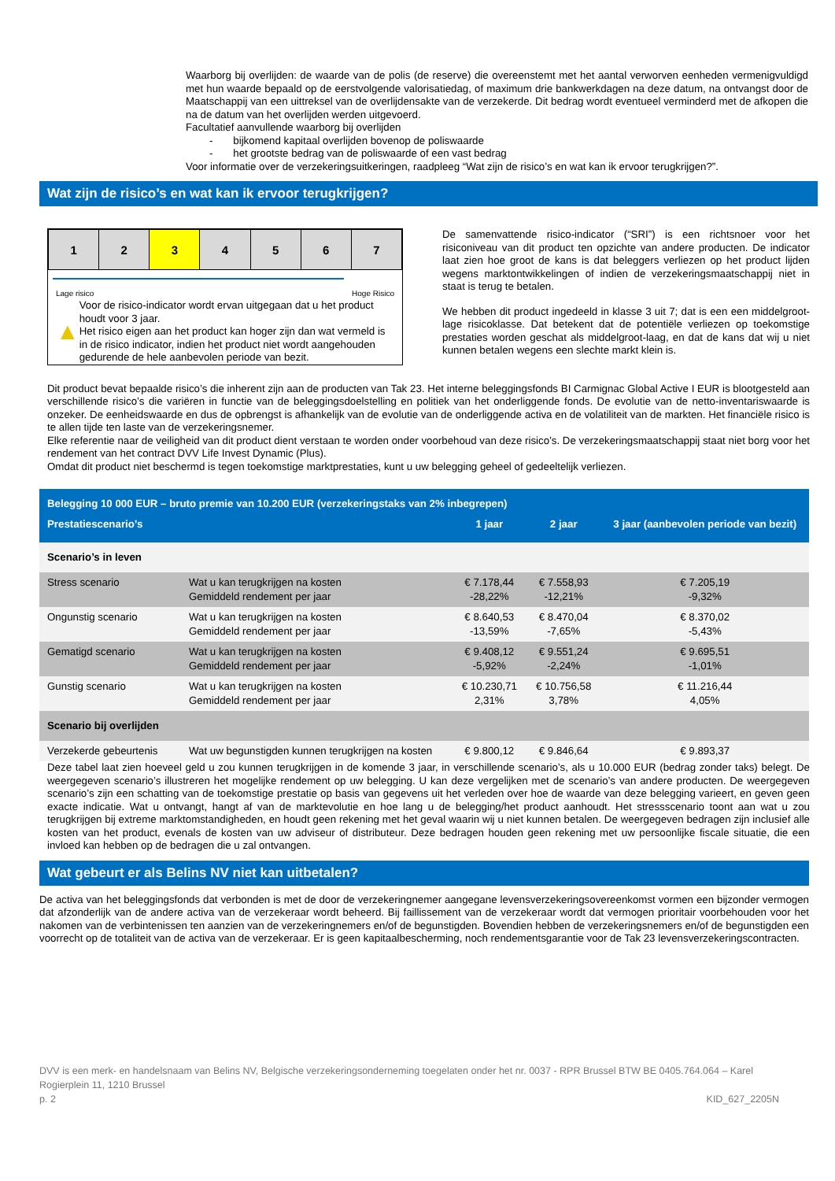Waarborg bij overlijden: de waarde van de polis (de reserve) die overeenstemt met het aantal verworven eenheden vermenigvuldigd met hun waarde bepaald op de eerstvolgende valorisatiedag, of maximum drie bankwerkdagen na deze datum, na ontvangst door de Maatschappij van een uittreksel van de overlijdensakte van de verzekerde. Dit bedrag wordt eventueel verminderd met de afkopen die na de datum van het overlijden werden uitgevoerd.
Facultatief aanvullende waarborg bij overlijden
- bijkomend kapitaal overlijden bovenop de poliswaarde
- het grootste bedrag van de poliswaarde of een vast bedrag
Voor informatie over de verzekeringsuitkeringen, raadpleeg “Wat zijn de risico’s en wat kan ik ervoor terugkrijgen?”.
Wat zijn de risico’s en wat kan ik ervoor terugkrijgen?
| 1 | 2 | 3 | 4 | 5 | 6 | 7 |
Lage risico Hoge Risico
▲
Voor de risico-indicator wordt ervan uitgegaan dat u het product houdt voor 3 jaar.
Het risico eigen aan het product kan hoger zijn dan wat vermeld is in de risico indicator, indien het product niet wordt aangehouden gedurende de hele aanbevolen periode van bezit.
De samenvattende risico-indicator (“SRI”) is een richtsnoer voor het risiconiveau van dit product ten opzichte van andere producten. De indicator laat zien hoe groot de kans is dat beleggers verliezen op het product lijden wegens marktontwikkelingen of indien de verzekeringsmaatschappij niet in staat is terug te betalen.
We hebben dit product ingedeeld in klasse 3 uit 7; dat is een een middelgroot-lage risicoklasse. Dat betekent dat de potentiële verliezen op toekomstige prestaties worden geschat als middelgroot-laag, en dat de kans dat wij u niet kunnen betalen wegens een slechte markt klein is.
Dit product bevat bepaalde risico’s die inherent zijn aan de producten van Tak 23. Het interne beleggingsfonds BI Carmignac Global Active I EUR is blootgesteld aan verschillende risico’s die variëren in functie van de beleggingsdoelstelling en politiek van het onderliggende fonds. De evolutie van de netto-inventariswaarde is onzeker. De eenheidswaarde en dus de opbrengst is afhankelijk van de evolutie van de onderliggende activa en de volatiliteit van de markten. Het financiële risico is te allen tijde ten laste van de verzekeringsnemer.
Elke referentie naar de veiligheid van dit product dient verstaan te worden onder voorbehoud van deze risico’s. De verzekeringsmaatschappij staat niet borg voor het rendement van het contract DVV Life Invest Dynamic (Plus).
Omdat dit product niet beschermd is tegen toekomstige marktprestaties, kunt u uw belegging geheel of gedeeltelijk verliezen.
| Belegging 10 000 EUR – bruto premie van 10.200 EUR (verzekeringstaks van 2% inbegrepen) | | | | |
| --- | --- | --- | --- | --- |
| Prestatiescenario’s | | 1 jaar | 2 jaar | 3 jaar (aanbevolen periode van bezit) |
| Scenario’s in leven | | | | |
| Stress scenario | Wat u kan terugkrijgen na kosten Gemiddeld rendement per jaar | € 7.178,44 -28,22% | € 7.558,93 -12,21% | € 7.205,19 -9,32% |
| Ongunstig scenario | Wat u kan terugkrijgen na kosten Gemiddeld rendement per jaar | € 8.640,53 -13,59% | € 8.470,04 -7,65% | € 8.370,02 -5,43% |
| Gematigd scenario | Wat u kan terugkrijgen na kosten Gemiddeld rendement per jaar | € 9.408,12 -5,92% | € 9.551,24 -2,24% | € 9.695,51 -1,01% |
| Gunstig scenario | Wat u kan terugkrijgen na kosten Gemiddeld rendement per jaar | € 10.230,71 2,31% | € 10.756,58 3,78% | € 11.216,44 4,05% |
| Scenario bij overlijden | | | | |
| Verzekerde gebeurtenis | Wat uw begunstigden kunnen terugkrijgen na kosten | € 9.800,12 | € 9.846,64 | € 9.893,37 |
Deze tabel laat zien hoeveel geld u zou kunnen terugkrijgen in de komende 3 jaar, in verschillende scenario’s, als u 10.000 EUR (bedrag zonder taks) belegt. De weergegeven scenario’s illustreren het mogelijke rendement op uw belegging. U kan deze vergelijken met de scenario’s van andere producten. De weergegeven scenario’s zijn een schatting van de toekomstige prestatie op basis van gegevens uit het verleden over hoe de waarde van deze belegging varieert, en geven geen exacte indicatie. Wat u ontvangt, hangt af van de marktevolutie en hoe lang u de belegging/het product aanhoudt. Het stressscenario toont aan wat u zou terugkrijgen bij extreme marktomstandigheden, en houdt geen rekening met het geval waarin wij u niet kunnen betalen. De weergegeven bedragen zijn inclusief alle kosten van het product, evenals de kosten van uw adviseur of distributeur. Deze bedragen houden geen rekening met uw persoonlijke fiscale situatie, die een invloed kan hebben op de bedragen die u zal ontvangen.
Wat gebeurt er als Belins NV niet kan uitbetalen?
De activa van het beleggingsfonds dat verbonden is met de door de verzekeringnemer aangegane levensverzekeringsovereenkomst vormen een bijzonder vermogen dat afzonderlijk van de andere activa van de verzekeraar wordt beheerd. Bij faillissement van de verzekeraar wordt dat vermogen prioritair voorbehouden voor het nakomen van de verbintenissen ten aanzien van de verzekeringnemers en/of de begunstigden. Bovendien hebben de verzekeringsnemers en/of de begunstigden een voorrecht op de totaliteit van de activa van de verzekeraar. Er is geen kapitaalbescherming, noch rendementsgarantie voor de Tak 23 levensverzekeringscontracten.
DVV is een merk- en handelsnaam van Belins NV, Belgische verzekeringsonderneming toegelaten onder het nr. 0037 - RPR Brussel BTW BE 0405.764.064 – Karel Rogierplein 11, 1210 Brussel
p. 2 KID_627_2205N